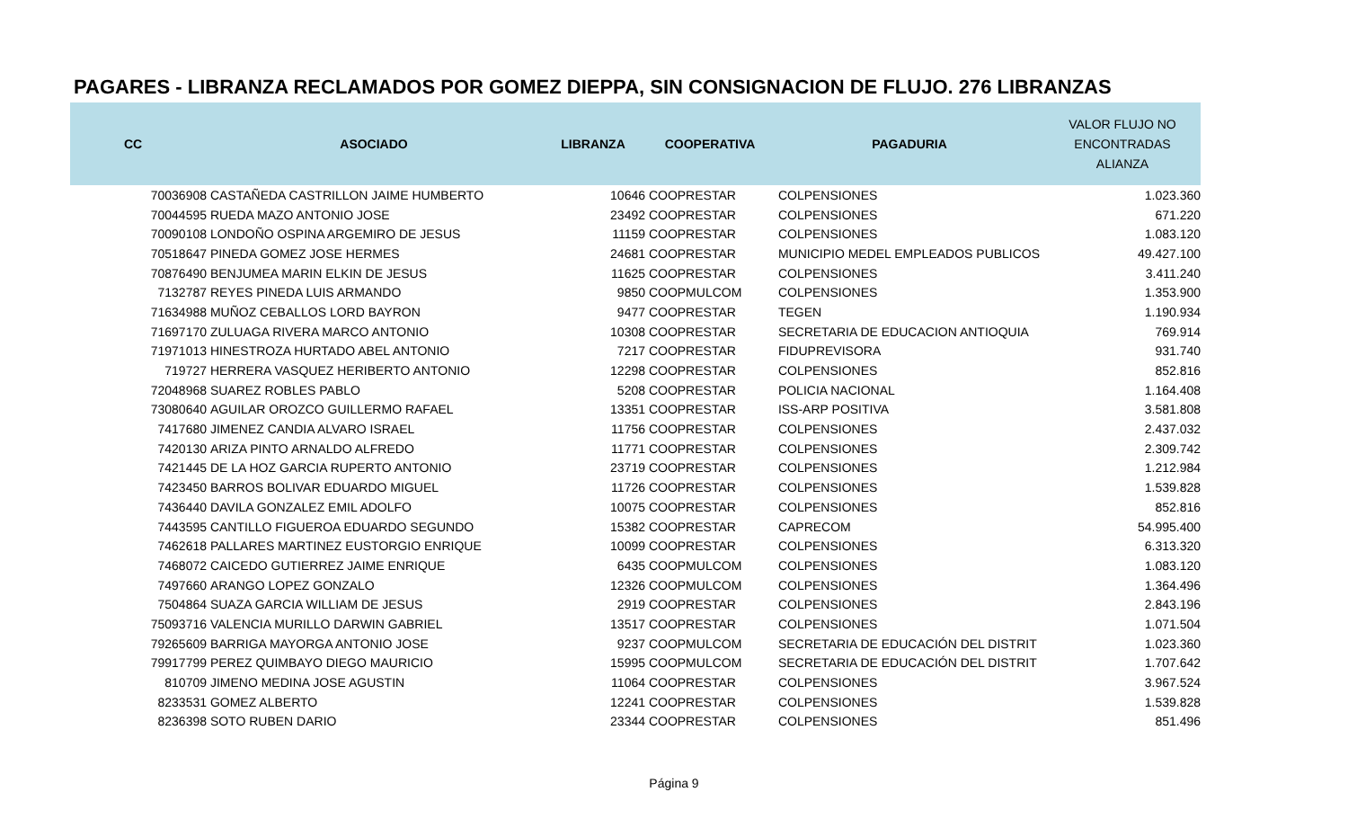PAGARES - LIBRANZA RECLAMADOS POR GOMEZ DIEPPA, SIN CONSIGNACION DE FLUJO. 276 LIBRANZAS
| CC | ASOCIADO | LIBRANZA | COOPERATIVA | PAGADURIA | VALOR FLUJO NO ENCONTRADAS ALIANZA |
| --- | --- | --- | --- | --- | --- |
| 70036908 | CASTAÑEDA CASTRILLON JAIME HUMBERTO | 10646 | COOPRESTAR | COLPENSIONES | 1.023.360 |
| 70044595 | RUEDA MAZO ANTONIO JOSE | 23492 | COOPRESTAR | COLPENSIONES | 671.220 |
| 70090108 | LONDOÑO OSPINA ARGEMIRO DE JESUS | 11159 | COOPRESTAR | COLPENSIONES | 1.083.120 |
| 70518647 | PINEDA GOMEZ JOSE HERMES | 24681 | COOPRESTAR | MUNICIPIO MEDEL EMPLEADOS PUBLICOS | 49.427.100 |
| 70876490 | BENJUMEA MARIN ELKIN DE JESUS | 11625 | COOPRESTAR | COLPENSIONES | 3.411.240 |
| 7132787 | REYES PINEDA LUIS ARMANDO | 9850 | COOPMULCOM | COLPENSIONES | 1.353.900 |
| 71634988 | MUÑOZ CEBALLOS LORD BAYRON | 9477 | COOPRESTAR | TEGEN | 1.190.934 |
| 71697170 | ZULUAGA RIVERA MARCO ANTONIO | 10308 | COOPRESTAR | SECRETARIA DE EDUCACION ANTIOQUIA | 769.914 |
| 71971013 | HINESTROZA HURTADO ABEL ANTONIO | 7217 | COOPRESTAR | FIDUPREVISORA | 931.740 |
| 719727 | HERRERA VASQUEZ HERIBERTO ANTONIO | 12298 | COOPRESTAR | COLPENSIONES | 852.816 |
| 72048968 | SUAREZ ROBLES PABLO | 5208 | COOPRESTAR | POLICIA NACIONAL | 1.164.408 |
| 73080640 | AGUILAR OROZCO GUILLERMO RAFAEL | 13351 | COOPRESTAR | ISS-ARP POSITIVA | 3.581.808 |
| 7417680 | JIMENEZ CANDIA ALVARO ISRAEL | 11756 | COOPRESTAR | COLPENSIONES | 2.437.032 |
| 7420130 | ARIZA PINTO ARNALDO ALFREDO | 11771 | COOPRESTAR | COLPENSIONES | 2.309.742 |
| 7421445 | DE LA HOZ GARCIA RUPERTO ANTONIO | 23719 | COOPRESTAR | COLPENSIONES | 1.212.984 |
| 7423450 | BARROS BOLIVAR EDUARDO MIGUEL | 11726 | COOPRESTAR | COLPENSIONES | 1.539.828 |
| 7436440 | DAVILA GONZALEZ EMIL ADOLFO | 10075 | COOPRESTAR | COLPENSIONES | 852.816 |
| 7443595 | CANTILLO FIGUEROA EDUARDO SEGUNDO | 15382 | COOPRESTAR | CAPRECOM | 54.995.400 |
| 7462618 | PALLARES MARTINEZ EUSTORGIO ENRIQUE | 10099 | COOPRESTAR | COLPENSIONES | 6.313.320 |
| 7468072 | CAICEDO GUTIERREZ JAIME ENRIQUE | 6435 | COOPMULCOM | COLPENSIONES | 1.083.120 |
| 7497660 | ARANGO LOPEZ GONZALO | 12326 | COOPMULCOM | COLPENSIONES | 1.364.496 |
| 7504864 | SUAZA GARCIA WILLIAM DE JESUS | 2919 | COOPRESTAR | COLPENSIONES | 2.843.196 |
| 75093716 | VALENCIA MURILLO DARWIN GABRIEL | 13517 | COOPRESTAR | COLPENSIONES | 1.071.504 |
| 79265609 | BARRIGA MAYORGA ANTONIO JOSE | 9237 | COOPMULCOM | SECRETARIA DE EDUCACIÓN DEL DISTRIT | 1.023.360 |
| 79917799 | PEREZ QUIMBAYO DIEGO MAURICIO | 15995 | COOPMULCOM | SECRETARIA DE EDUCACIÓN DEL DISTRIT | 1.707.642 |
| 810709 | JIMENO MEDINA JOSE AGUSTIN | 11064 | COOPRESTAR | COLPENSIONES | 3.967.524 |
| 8233531 | GOMEZ ALBERTO | 12241 | COOPRESTAR | COLPENSIONES | 1.539.828 |
| 8236398 | SOTO RUBEN DARIO | 23344 | COOPRESTAR | COLPENSIONES | 851.496 |
Página 9